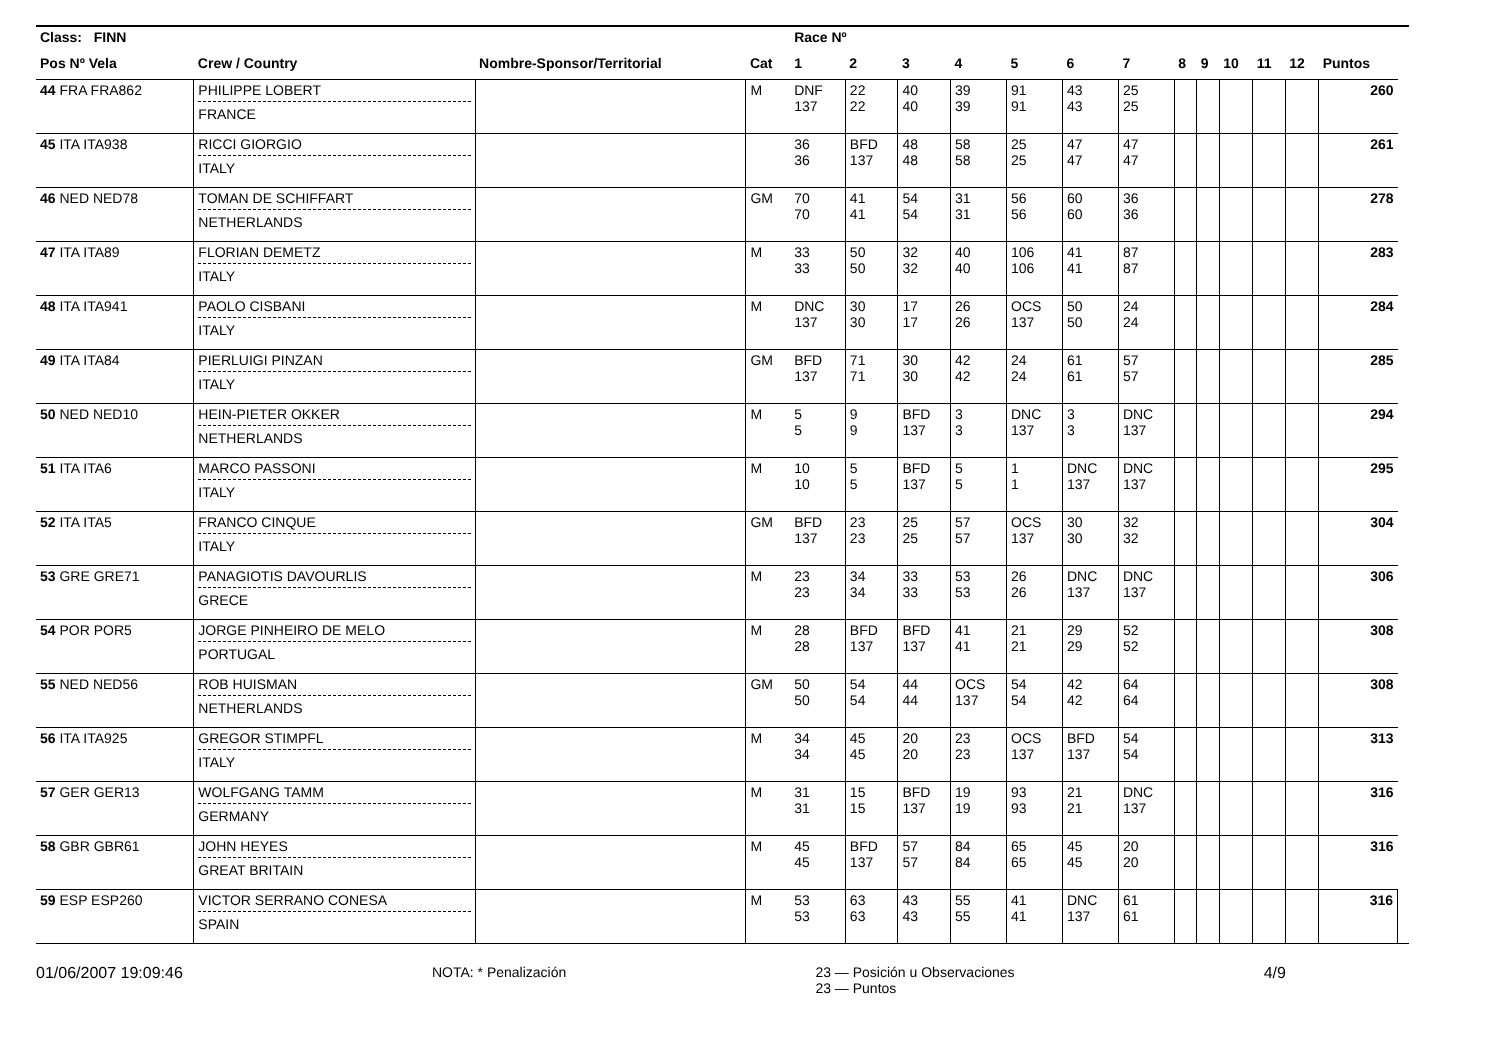| Class: FINN | | | | Race Nº | | | | | | | | | | | | | |
| --- | --- | --- | --- | --- | --- | --- | --- | --- | --- | --- | --- | --- | --- | --- | --- | --- | --- |
| Pos Nº Vela | Crew / Country | Nombre-Sponsor/Territorial | Cat | 1 | 2 | 3 | 4 | 5 | 6 | 7 | 8 | 9 | 10 | 11 | 12 | Puntos | |
| 44 FRA FRA862 | PHILIPPE LOBERT FRANCE | | M | DNF 137 | 22 22 | 40 40 | 39 39 | 91 91 | 43 43 | 25 25 | | | | | | 260 | |
| 45 ITA ITA938 | RICCI GIORGIO ITALY | | | 36 36 | BFD 137 | 48 48 | 58 58 | 25 25 | 47 47 | 47 47 | | | | | | 261 | |
| 46 NED NED78 | TOMAN DE SCHIFFART NETHERLANDS | | GM | 70 70 | 41 41 | 54 54 | 31 31 | 56 56 | 60 60 | 36 36 | | | | | | 278 | |
| 47 ITA ITA89 | FLORIAN DEMETZ ITALY | | M | 33 33 | 50 50 | 32 32 | 40 40 | 106 106 | 41 41 | 87 87 | | | | | | 283 | |
| 48 ITA ITA941 | PAOLO CISBANI ITALY | | M | DNC 137 | 30 30 | 17 17 | 26 26 | OCS 137 | 50 50 | 24 24 | | | | | | 284 | |
| 49 ITA ITA84 | PIERLUIGI PINZAN ITALY | | GM | BFD 137 | 71 71 | 30 30 | 42 42 | 24 24 | 61 61 | 57 57 | | | | | | 285 | |
| 50 NED NED10 | HEIN-PIETER OKKER NETHERLANDS | | M | 5 5 | 9 9 | BFD 137 | 3 3 | DNC 137 | 3 3 | DNC 137 | | | | | | 294 | |
| 51 ITA ITA6 | MARCO PASSONI ITALY | | M | 10 10 | 5 5 | BFD 137 | 5 5 | 1 1 | DNC 137 | DNC 137 | | | | | | 295 | |
| 52 ITA ITA5 | FRANCO CINQUE ITALY | | GM | BFD 137 | 23 23 | 25 25 | 57 57 | OCS 137 | 30 30 | 32 32 | | | | | | 304 | |
| 53 GRE GRE71 | PANAGIOTIS DAVOURLIS GRECE | | M | 23 23 | 34 34 | 33 33 | 53 53 | 26 26 | DNC 137 | DNC 137 | | | | | | 306 | |
| 54 POR POR5 | JORGE PINHEIRO DE MELO PORTUGAL | | M | 28 28 | BFD 137 | BFD 137 | 41 41 | 21 21 | 29 29 | 52 52 | | | | | | 308 | |
| 55 NED NED56 | ROB HUISMAN NETHERLANDS | | GM | 50 50 | 54 54 | 44 44 | OCS 137 | 54 54 | 42 42 | 64 64 | | | | | | 308 | |
| 56 ITA ITA925 | GREGOR STIMPFL ITALY | | M | 34 34 | 45 45 | 20 20 | 23 23 | OCS 137 | BFD 137 | 54 54 | | | | | | 313 | |
| 57 GER GER13 | WOLFGANG TAMM GERMANY | | M | 31 31 | 15 15 | BFD 137 | 19 19 | 93 93 | 21 21 | DNC 137 | | | | | | 316 | |
| 58 GBR GBR61 | JOHN HEYES GREAT BRITAIN | | M | 45 45 | BFD 137 | 57 57 | 84 84 | 65 65 | 45 45 | 20 20 | | | | | | 316 | |
| 59 ESP ESP260 | VICTOR SERRANO CONESA SPAIN | | M | 53 53 | 63 63 | 43 43 | 55 55 | 41 41 | DNC 137 | 61 61 | | | | | | 316 | |
01/06/2007 19:09:46 NOTA: * Penalización 23 — Posición u Observaciones
23 — Puntos 4/9